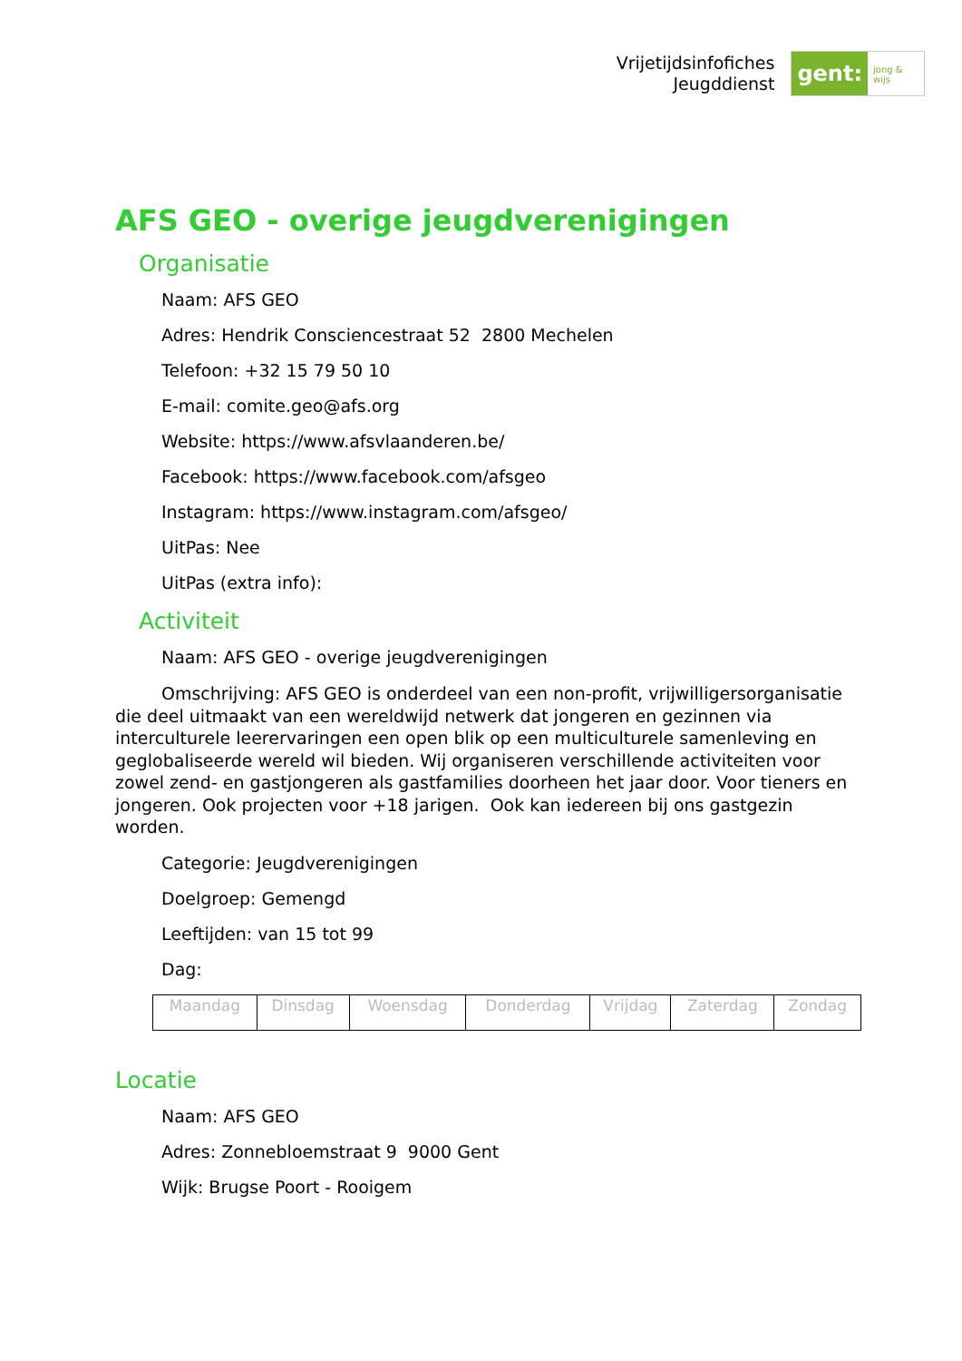Vrijetijdsinfofiches
Jeugddienst
gent:
jong & wijs
AFS GEO - overige jeugdverenigingen
Organisatie
Naam: AFS GEO
Adres: Hendrik Consciencestraat 52 2800 Mechelen
Telefoon: +32 15 79 50 10
E-mail: comite.geo@afs.org
Website: https://www.afsvlaanderen.be/
Facebook: https://www.facebook.com/afsgeo
Instagram: https://www.instagram.com/afsgeo/
UitPas: Nee
UitPas (extra info):
Activiteit
Naam: AFS GEO - overige jeugdverenigingen
Omschrijving: AFS GEO is onderdeel van een non-profit, vrijwilligersorganisatie die deel uitmaakt van een wereldwijd netwerk dat jongeren en gezinnen via interculturele leerervaringen een open blik op een multiculturele samenleving en geglobaliseerde wereld wil bieden. Wij organiseren verschillende activiteiten voor zowel zend- en gastjongeren als gastfamilies doorheen het jaar door. Voor tieners en jongeren. Ook projecten voor +18 jarigen. Ook kan iedereen bij ons gastgezin worden.
Categorie: Jeugdverenigingen
Doelgroep: Gemengd
Leeftijden: van 15 tot 99
Dag:
| Maandag | Dinsdag | Woensdag | Donderdag | Vrijdag | Zaterdag | Zondag |
Locatie
Naam: AFS GEO
Adres: Zonnebloemstraat 9 9000 Gent
Wijk: Brugse Poort - Rooigem